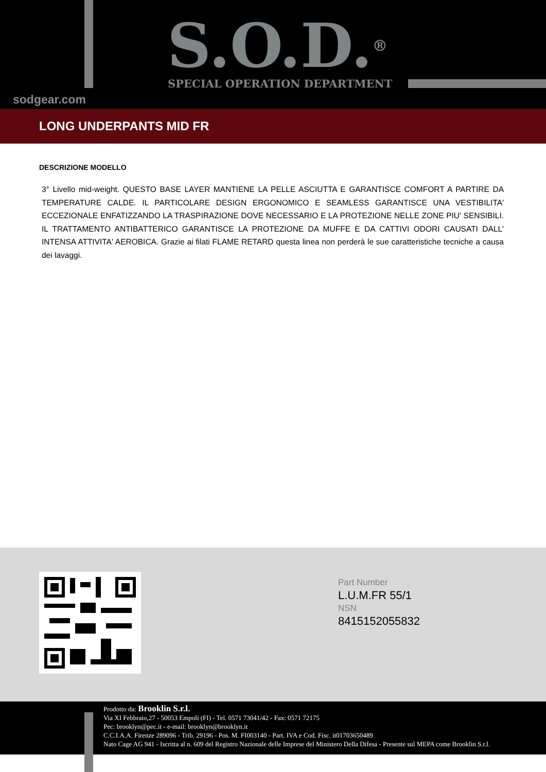S.O.D.<sup>®</sup> SPECIAL OPERATION DEPARTMENT
sodgear.com
LONG UNDERPANTS MID FR
DESCRIZIONE MODELLO
3° Livello mid-weight. QUESTO BASE LAYER MANTIENE LA PELLE ASCIUTTA E GARANTISCE COMFORT A PARTIRE DA TEMPERATURE CALDE. IL PARTICOLARE DESIGN ERGONOMICO E SEAMLESS GARANTISCE UNA VESTIBILITA' ECCEZIONALE ENFATIZZANDO LA TRASPIRAZIONE DOVE NECESSARIO E LA PROTEZIONE NELLE ZONE PIU' SENSIBILI. IL TRATTAMENTO ANTIBATTERICO GARANTISCE LA PROTEZIONE DA MUFFE E DA CATTIVI ODORI CAUSATI DALL' INTENSA ATTIVITA' AEROBICA. Grazie ai filati FLAME RETARD questa linea non perderà le sue caratteristiche tecniche a causa dei lavaggi.
Part Number
L.U.M.FR 55/1
NSN
8415152055832
Prodotto da: Brooklin S.r.l.
Via XI Febbraio,27 - 50053 Empoli (FI) - Tel. 0571 73041/42 - Fax: 0571 72175
Pec: brooklyn@pec.it - e-mail: brooklyn@brooklyn.it
C.C.I.A.A. Firenze 289096 - Trib. 29196 - Pos. M. FI003140 - Part. IVA e Cod. Fisc. it01703650489
Nato Cage AG 941 - Iscritta al n. 609 del Registro Nazionale delle Imprese del Ministero Della Difesa - Presente sul MEPA come Brooklin S.r.l.